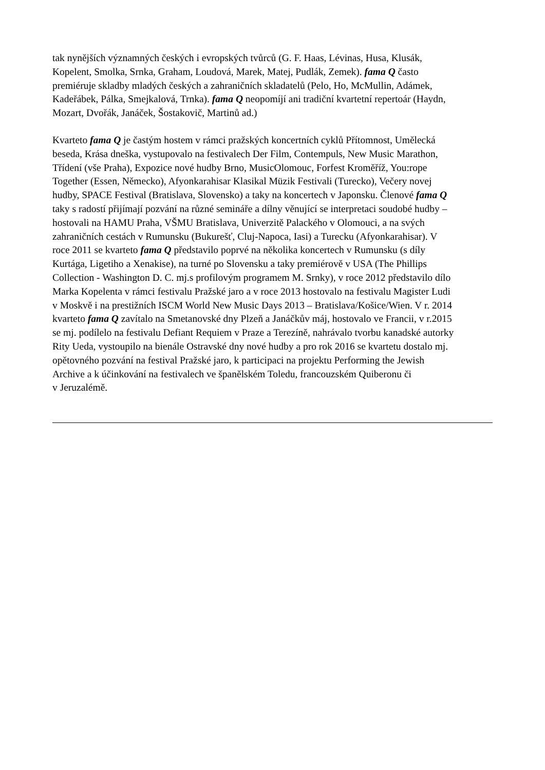tak nynějších významných českých i evropských tvůrců (G. F. Haas, Lévinas, Husa, Klusák, Kopelent, Smolka, Srnka, Graham, Loudová, Marek, Matej, Pudlák, Zemek). fama Q často premiéruje skladby mladých českých a zahraničních skladatelů (Pelo, Ho, McMullin, Adámek, Kadeřábek, Pálka, Smejkalová, Trnka). fama Q neopomíjí ani tradiční kvartetní repertoár (Haydn, Mozart, Dvořák, Janáček, Šostakovič, Martinů ad.)
Kvarteto fama Q je častým hostem v rámci pražských koncertních cyklů Přítomnost, Umělecká beseda, Krása dneška, vystupovalo na festivalech Der Film, Contempuls, New Music Marathon, Třídení (vše Praha), Expozice nové hudby Brno, MusicOlomouc, Forfest Kroměříž, You:rope Together (Essen, Německo), Afyonkarahisar Klasikal Müzik Festivali (Turecko), Večery novej hudby, SPACE Festival (Bratislava, Slovensko) a taky na koncertech v Japonsku. Členové fama Q taky s radostí přijímají pozvání na různé semináře a dílny věnující se interpretaci soudobé hudby – hostovali na HAMU Praha, VŠMU Bratislava, Univerzitě Palackého v Olomouci, a na svých zahraničních cestách v Rumunsku (Bukurešť, Cluj-Napoca, Iasi) a Turecku (Afyonkarahisar). V roce 2011 se kvarteto fama Q představilo poprvé na několika koncertech v Rumunsku (s díly Kurtága, Ligetiho a Xenakise), na turné po Slovensku a taky premiérově v USA (The Phillips Collection - Washington D. C. mj.s profilovým programem M. Srnky), v roce 2012 představilo dílo Marka Kopelenta v rámci festivalu Pražské jaro a v roce 2013 hostovalo na festivalu Magister Ludi v Moskvě i na prestižních ISCM World New Music Days 2013 – Bratislava/Košice/Wien. V r. 2014 kvarteto fama Q zavítalo na Smetanovské dny Plzeň a Janáčkův máj, hostovalo ve Francii, v r.2015 se mj. podílelo na festivalu Defiant Requiem v Praze a Terezíně, nahrávalo tvorbu kanadské autorky Rity Ueda, vystoupilo na bienále Ostravské dny nové hudby a pro rok 2016 se kvartetu dostalo mj. opětovného pozvání na festival Pražské jaro, k participaci na projektu Performing the Jewish Archive a k účinkování na festivalech ve španělském Toledu, francouzském Quiberonu či v Jeruzalémě.